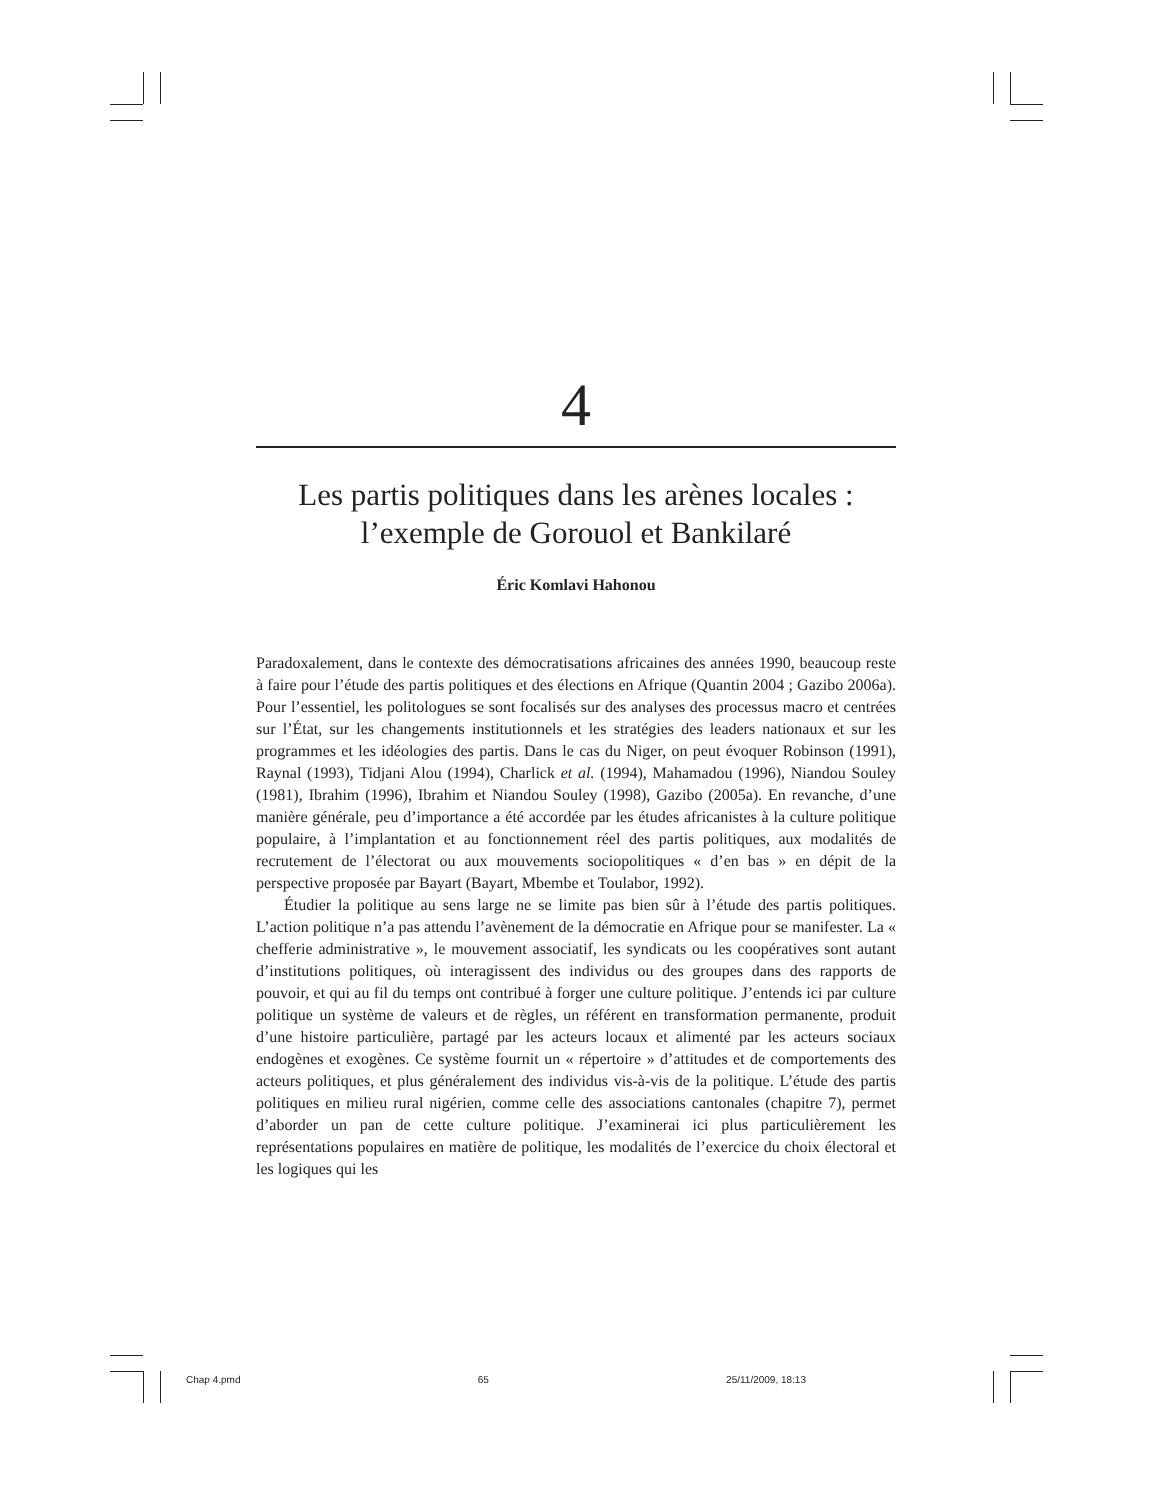4
Les partis politiques dans les arènes locales :
l’exemple de Gorouol et Bankilaré
Éric Komlavi Hahonou
Paradoxalement, dans le contexte des démocratisations africaines des années 1990, beaucoup reste à faire pour l’étude des partis politiques et des élections en Afrique (Quantin 2004 ; Gazibo 2006a). Pour l’essentiel, les politologues se sont focalisés sur des analyses des processus macro et centrées sur l’État, sur les changements institutionnels et les stratégies des leaders nationaux et sur les programmes et les idéologies des partis. Dans le cas du Niger, on peut évoquer Robinson (1991), Raynal (1993), Tidjani Alou (1994), Charlick et al. (1994), Mahamadou (1996), Niandou Souley (1981), Ibrahim (1996), Ibrahim et Niandou Souley (1998), Gazibo (2005a). En revanche, d’une manière générale, peu d’importance a été accordée par les études africanistes à la culture politique populaire, à l’implantation et au fonctionnement réel des partis politiques, aux modalités de recrutement de l’électorat ou aux mouvements sociopolitiques « d’en bas » en dépit de la perspective proposée par Bayart (Bayart, Mbembe et Toulabor, 1992).
Étudier la politique au sens large ne se limite pas bien sûr à l’étude des partis politiques. L’action politique n’a pas attendu l’avènement de la démocratie en Afrique pour se manifester. La « chefferie administrative », le mouvement associatif, les syndicats ou les coopératives sont autant d’institutions politiques, où interagissent des individus ou des groupes dans des rapports de pouvoir, et qui au fil du temps ont contribué à forger une culture politique. J’entends ici par culture politique un système de valeurs et de règles, un référent en transformation permanente, produit d’une histoire particulière, partagé par les acteurs locaux et alimenté par les acteurs sociaux endogènes et exogènes. Ce système fournit un « répertoire » d’attitudes et de comportements des acteurs politiques, et plus généralement des individus vis-à-vis de la politique. L’étude des partis politiques en milieu rural nigérien, comme celle des associations cantonales (chapitre 7), permet d’aborder un pan de cette culture politique. J’examinerai ici plus particulièrement les représentations populaires en matière de politique, les modalités de l’exercice du choix électoral et les logiques qui les
Chap 4.pmd 65 25/11/2009, 18:13